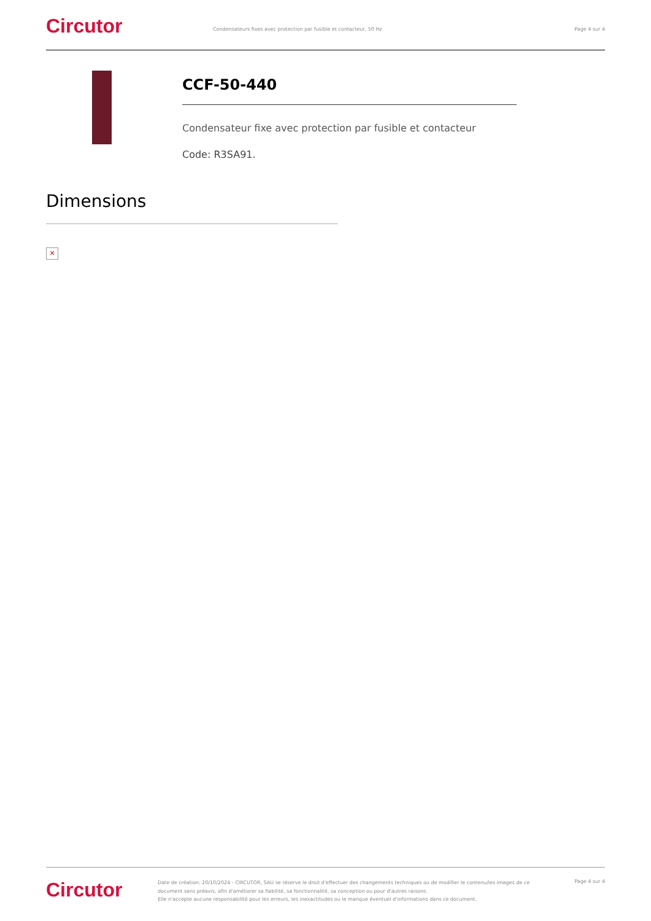Circutor
Condensateurs fixes avec protection par fusible et contacteur, 50 Hz
Page 4 sur 4
CCF-50-440
Condensateur fixe avec protection par fusible et contacteur
Code: R3SA91.
Dimensions
✕
Circutor
Date de création: 20/10/2024 - CIRCUTOR, SAU se réserve le droit d'effectuer des changements techniques ou de modifier le contenu/les images de ce document sans préavis, afin d'améliorer sa fiabilité, sa fonctionnalité, sa conception ou pour d'autres raisons.
Elle n'accepte aucune responsabilité pour les erreurs, les inexactitudes ou le manque éventuel d'informations dans ce document.
Page 4 sur 4